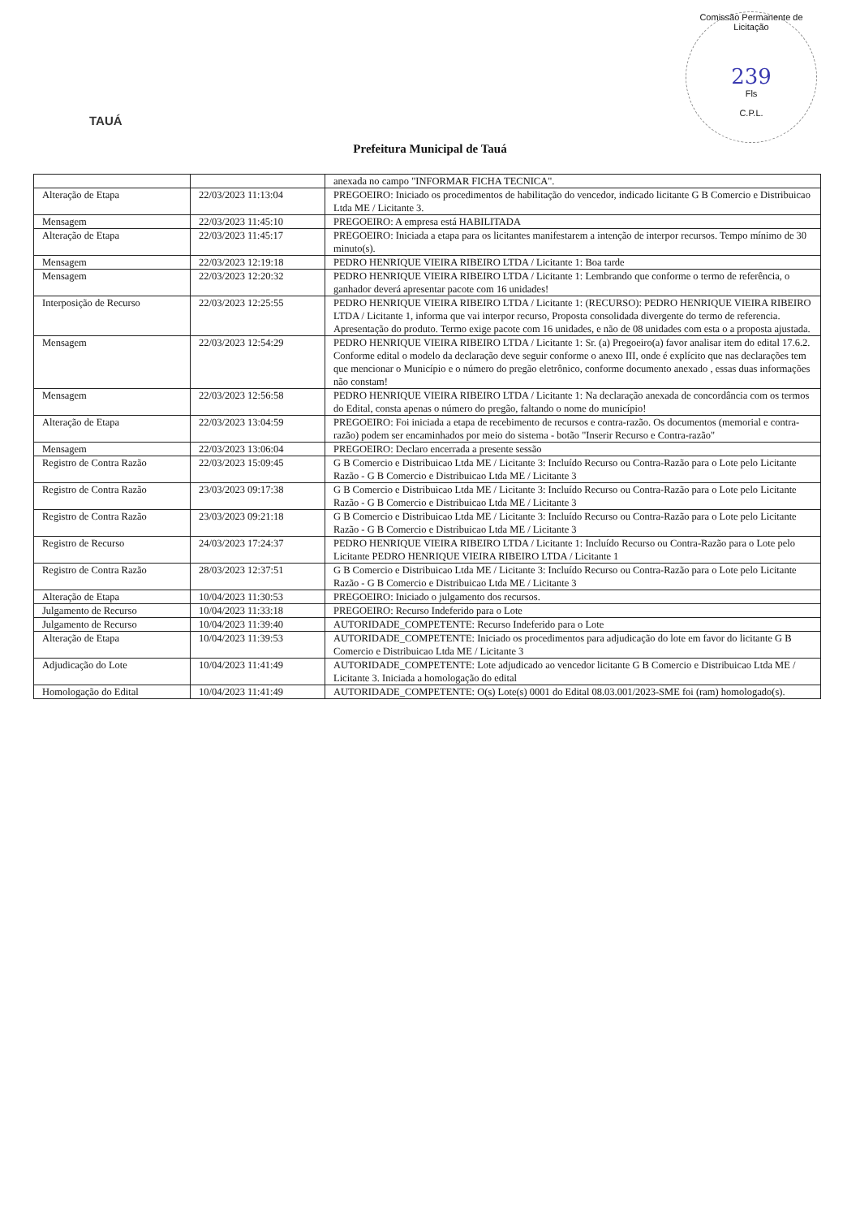Comissão Permanente de Licitação
239
Fls
C.P.L.
TAUÁ
Prefeitura Municipal de Tauá
| | | anexada no campo "INFORMAR FICHA TECNICA". |
| Alteração de Etapa | 22/03/2023 11:13:04 | PREGOEIRO: Iniciado os procedimentos de habilitação do vencedor, indicado licitante G B Comercio e Distribuicao Ltda ME / Licitante 3. |
| Mensagem | 22/03/2023 11:45:10 | PREGOEIRO: A empresa está HABILITADA |
| Alteração de Etapa | 22/03/2023 11:45:17 | PREGOEIRO: Iniciada a etapa para os licitantes manifestarem a intenção de interpor recursos. Tempo mínimo de 30 minuto(s). |
| Mensagem | 22/03/2023 12:19:18 | PEDRO HENRIQUE VIEIRA RIBEIRO LTDA / Licitante 1: Boa tarde |
| Mensagem | 22/03/2023 12:20:32 | PEDRO HENRIQUE VIEIRA RIBEIRO LTDA / Licitante 1: Lembrando que conforme o termo de referência, o ganhador deverá apresentar pacote com 16 unidades! |
| Interposição de Recurso | 22/03/2023 12:25:55 | PEDRO HENRIQUE VIEIRA RIBEIRO LTDA / Licitante 1: (RECURSO): PEDRO HENRIQUE VIEIRA RIBEIRO LTDA / Licitante 1, informa que vai interpor recurso, Proposta consolidada divergente do termo de referencia. Apresentação do produto. Termo exige pacote com 16 unidades, e não de 08 unidades com esta o a proposta ajustada. |
| Mensagem | 22/03/2023 12:54:29 | PEDRO HENRIQUE VIEIRA RIBEIRO LTDA / Licitante 1: Sr. (a) Pregoeiro(a) favor analisar item do edital 17.6.2. Conforme edital o modelo da declaração deve seguir conforme o anexo III, onde é explícito que nas declarações tem que mencionar o Município e o número do pregão eletrônico, conforme documento anexado , essas duas informações não constam! |
| Mensagem | 22/03/2023 12:56:58 | PEDRO HENRIQUE VIEIRA RIBEIRO LTDA / Licitante 1: Na declaração anexada de concordância com os termos do Edital, consta apenas o número do pregão, faltando o nome do município! |
| Alteração de Etapa | 22/03/2023 13:04:59 | PREGOEIRO: Foi iniciada a etapa de recebimento de recursos e contra-razão. Os documentos (memorial e contra-razão) podem ser encaminhados por meio do sistema - botão "Inserir Recurso e Contra-razão" |
| Mensagem | 22/03/2023 13:06:04 | PREGOEIRO: Declaro encerrada a presente sessão |
| Registro de Contra Razão | 22/03/2023 15:09:45 | G B Comercio e Distribuicao Ltda ME / Licitante 3: Incluído Recurso ou Contra-Razão para o Lote pelo Licitante Razão - G B Comercio e Distribuicao Ltda ME / Licitante 3 |
| Registro de Contra Razão | 23/03/2023 09:17:38 | G B Comercio e Distribuicao Ltda ME / Licitante 3: Incluído Recurso ou Contra-Razão para o Lote pelo Licitante Razão - G B Comercio e Distribuicao Ltda ME / Licitante 3 |
| Registro de Contra Razão | 23/03/2023 09:21:18 | G B Comercio e Distribuicao Ltda ME / Licitante 3: Incluído Recurso ou Contra-Razão para o Lote pelo Licitante Razão - G B Comercio e Distribuicao Ltda ME / Licitante 3 |
| Registro de Recurso | 24/03/2023 17:24:37 | PEDRO HENRIQUE VIEIRA RIBEIRO LTDA / Licitante 1: Incluído Recurso ou Contra-Razão para o Lote pelo Licitante PEDRO HENRIQUE VIEIRA RIBEIRO LTDA / Licitante 1 |
| Registro de Contra Razão | 28/03/2023 12:37:51 | G B Comercio e Distribuicao Ltda ME / Licitante 3: Incluído Recurso ou Contra-Razão para o Lote pelo Licitante Razão - G B Comercio e Distribuicao Ltda ME / Licitante 3 |
| Alteração de Etapa | 10/04/2023 11:30:53 | PREGOEIRO: Iniciado o julgamento dos recursos. |
| Julgamento de Recurso | 10/04/2023 11:33:18 | PREGOEIRO: Recurso Indeferido para o Lote |
| Julgamento de Recurso | 10/04/2023 11:39:40 | AUTORIDADE_COMPETENTE: Recurso Indeferido para o Lote |
| Alteração de Etapa | 10/04/2023 11:39:53 | AUTORIDADE_COMPETENTE: Iniciado os procedimentos para adjudicação do lote em favor do licitante G B Comercio e Distribuicao Ltda ME / Licitante 3 |
| Adjudicação do Lote | 10/04/2023 11:41:49 | AUTORIDADE_COMPETENTE: Lote adjudicado ao vencedor licitante G B Comercio e Distribuicao Ltda ME / Licitante 3. Iniciada a homologação do edital |
| Homologação do Edital | 10/04/2023 11:41:49 | AUTORIDADE_COMPETENTE: O(s) Lote(s) 0001 do Edital 08.03.001/2023-SME foi (ram) homologado(s). |